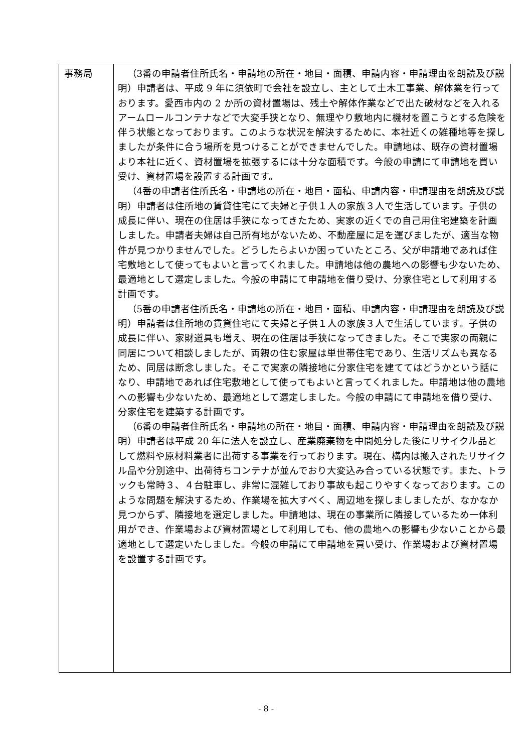| 事務局 | （3番の申請者住所氏名・申請地の所在・地目・面積、申請内容・申請理由を朗読及び説明）申請者は、平成 9 年に須依町で会社を設立し、主として土木工事業、解体業を行っております。愛西市内の 2 か所の資材置場は、残土や解体作業などで出た破材などを入れるアームロールコンテナなどで大変手狭となり、無理やり敷地内に機材を置こうとする危険を伴う状態となっております。このような状況を解決するために、本社近くの雑種地等を探しましたが条件に合う場所を見つけることができませんでした。申請地は、既存の資材置場より本社に近く、資材置場を拡張するには十分な面積です。今般の申請にて申請地を買い受け、資材置場を設置する計画です。 （4番の申請者住所氏名・申請地の所在・地目・面積、申請内容・申請理由を朗読及び説明）申請者は住所地の賃貸住宅にて夫婦と子供１人の家族３人で生活しています。子供の成長に伴い、現在の住居は手狭になってきたため、実家の近くでの自己用住宅建築を計画しました。申請者夫婦は自己所有地がないため、不動産屋に足を運びましたが、適当な物件が見つかりませんでした。どうしたらよいか困っていたところ、父が申請地であれば住宅敷地として使ってもよいと言ってくれました。申請地は他の農地への影響も少ないため、最適地として選定しました。今般の申請にて申請地を借り受け、分家住宅として利用する計画です。 （5番の申請者住所氏名・申請地の所在・地目・面積、申請内容・申請理由を朗読及び説明）申請者は住所地の賃貸住宅にて夫婦と子供１人の家族３人で生活しています。子供の成長に伴い、家財道具も増え、現在の住居は手狭になってきました。そこで実家の両親に同居について相談しましたが、両親の住む家屋は単世帯住宅であり、生活リズムも異なるため、同居は断念しました。そこで実家の隣接地に分家住宅を建ててはどうかという話になり、申請地であれば住宅敷地として使ってもよいと言ってくれました。申請地は他の農地への影響も少ないため、最適地として選定しました。今般の申請にて申請地を借り受け、分家住宅を建築する計画です。 （6番の申請者住所氏名・申請地の所在・地目・面積、申請内容・申請理由を朗読及び説明）申請者は平成 20 年に法人を設立し、産業廃棄物を中間処分した後にリサイクル品として燃料や原材料業者に出荷する事業を行っております。現在、構内は搬入されたリサイクル品や分別途中、出荷待ちコンテナが並んでおり大変込み合っている状態です。また、トラックも常時３、４台駐車し、非常に混雑しており事故も起こりやすくなっております。このような問題を解決するため、作業場を拡大すべく、周辺地を探しましましたが、なかなか見つからず、隣接地を選定しました。申請地は、現在の事業所に隣接しているため一体利用ができ、作業場および資材置場として利用しても、他の農地への影響も少ないことから最適地として選定いたしました。今般の申請にて申請地を買い受け、作業場および資材置場を設置する計画です。 |
- 8 -